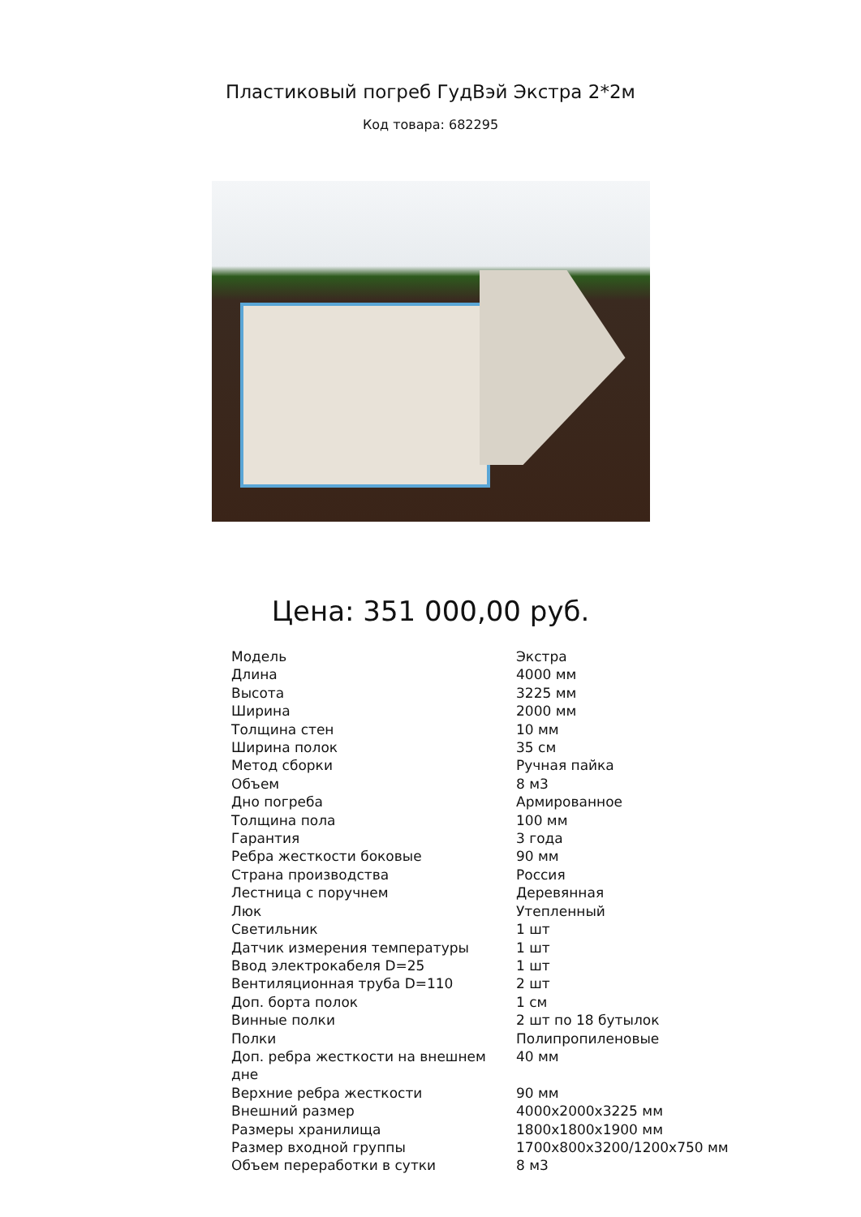Пластиковый погреб ГудВэй Экстра 2*2м
Код товара: 682295
Цена: 351 000,00 руб.
| Модель | Экстра |
| Длина | 4000 мм |
| Высота | 3225 мм |
| Ширина | 2000 мм |
| Толщина стен | 10 мм |
| Ширина полок | 35 см |
| Метод сборки | Ручная пайка |
| Объем | 8 м3 |
| Дно погреба | Армированное |
| Толщина пола | 100 мм |
| Гарантия | 3 года |
| Ребра жесткости боковые | 90 мм |
| Страна производства | Россия |
| Лестница с поручнем | Деревянная |
| Люк | Утепленный |
| Светильник | 1 шт |
| Датчик измерения температуры | 1 шт |
| Ввод электрокабеля D=25 | 1 шт |
| Вентиляционная труба D=110 | 2 шт |
| Доп. борта полок | 1 см |
| Винные полки | 2 шт по 18 бутылок |
| Полки | Полипропиленовые |
| Доп. ребра жесткости на внешнем дне | 40 мм |
| Верхние ребра жесткости | 90 мм |
| Внешний размер | 4000x2000x3225 мм |
| Размеры хранилища | 1800x1800x1900 мм |
| Размер входной группы | 1700x800x3200/1200x750 мм |
| Объем переработки в сутки | 8 м3 |